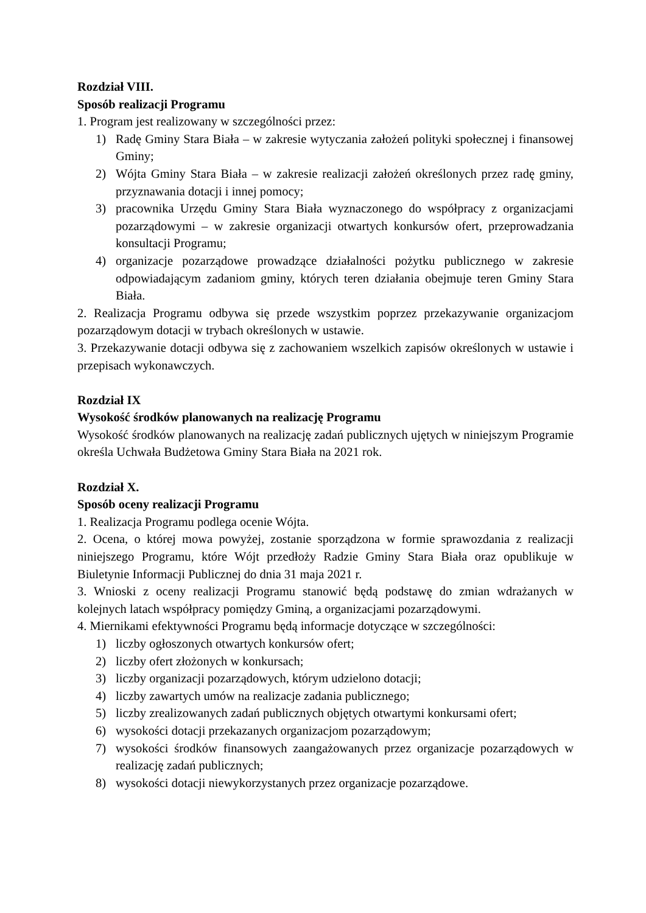Rozdział VIII.
Sposób realizacji Programu
1. Program jest realizowany w szczególności przez:
1) Radę Gminy Stara Biała – w zakresie wytyczania założeń polityki społecznej i finansowej Gminy;
2) Wójta Gminy Stara Biała – w zakresie realizacji założeń określonych przez radę gminy, przyznawania dotacji i innej pomocy;
3) pracownika Urzędu Gminy Stara Biała wyznaczonego do współpracy z organizacjami pozarządowymi – w zakresie organizacji otwartych konkursów ofert, przeprowadzania konsultacji Programu;
4) organizacje pozarządowe prowadzące działalności pożytku publicznego w zakresie odpowiadającym zadaniom gminy, których teren działania obejmuje teren Gminy Stara Biała.
2. Realizacja Programu odbywa się przede wszystkim poprzez przekazywanie organizacjom pozarządowym dotacji w trybach określonych w ustawie.
3. Przekazywanie dotacji odbywa się z zachowaniem wszelkich zapisów określonych w ustawie i przepisach wykonawczych.
Rozdział IX
Wysokość środków planowanych na realizację Programu
Wysokość środków planowanych na realizację zadań publicznych ujętych w niniejszym Programie określa Uchwała Budżetowa Gminy Stara Biała na 2021 rok.
Rozdział X.
Sposób oceny realizacji Programu
1. Realizacja Programu podlega ocenie Wójta.
2. Ocena, o której mowa powyżej, zostanie sporządzona w formie sprawozdania z realizacji niniejszego Programu, które Wójt przedłoży Radzie Gminy Stara Biała oraz opublikuje w Biuletynie Informacji Publicznej do dnia 31 maja 2021 r.
3. Wnioski z oceny realizacji Programu stanowić będą podstawę do zmian wdrażanych w kolejnych latach współpracy pomiędzy Gminą, a organizacjami pozarządowymi.
4. Miernikami efektywności Programu będą informacje dotyczące w szczególności:
1) liczby ogłoszonych otwartych konkursów ofert;
2) liczby ofert złożonych w konkursach;
3) liczby organizacji pozarządowych, którym udzielono dotacji;
4) liczby zawartych umów na realizacje zadania publicznego;
5) liczby zrealizowanych zadań publicznych objętych otwartymi konkursami ofert;
6) wysokości dotacji przekazanych organizacjom pozarządowym;
7) wysokości środków finansowych zaangażowanych przez organizacje pozarządowych w realizację zadań publicznych;
8) wysokości dotacji niewykorzystanych przez organizacje pozarządowe.